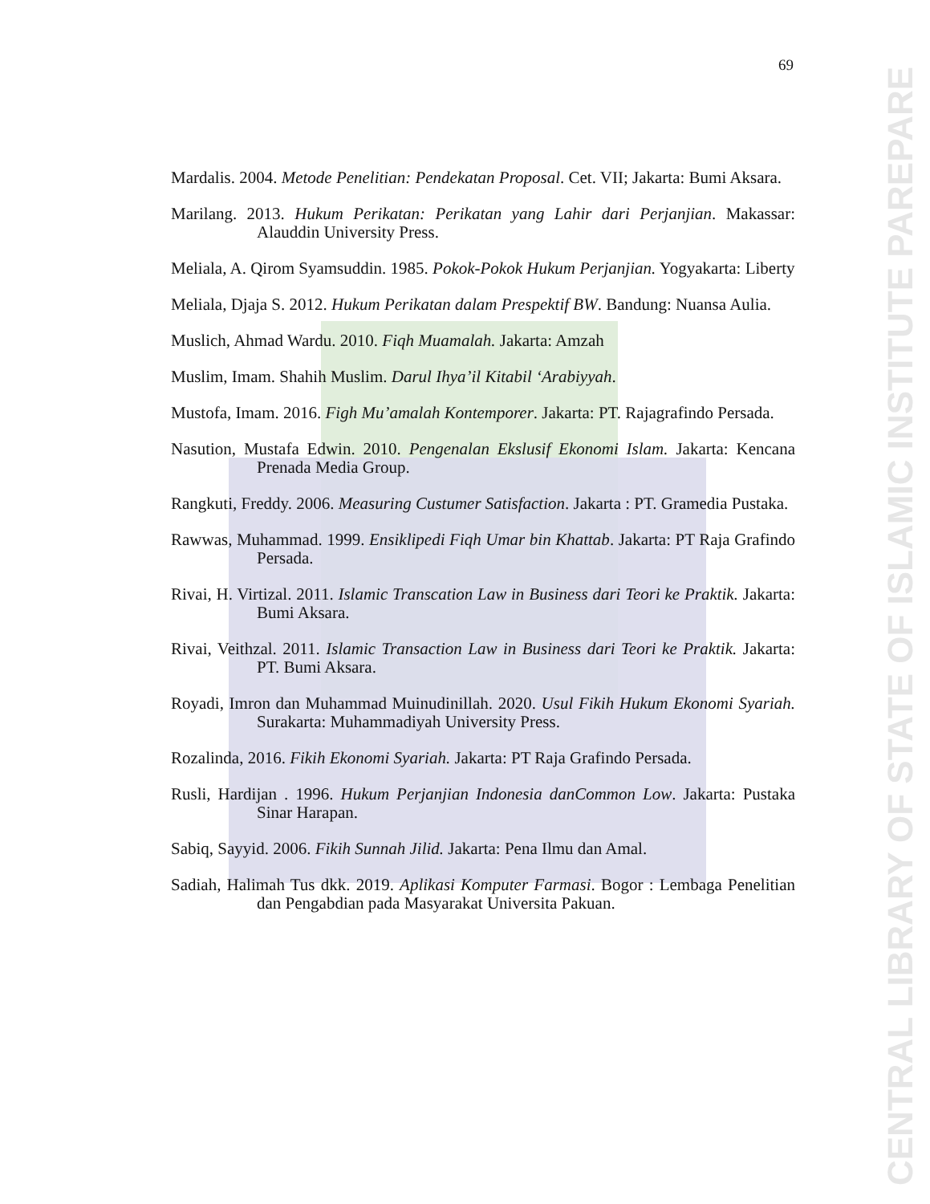69
CENTRAL LIBRARY OF STATE OF ISLAMIC INSTITUTE PAREPARE
Mardalis. 2004. Metode Penelitian: Pendekatan Proposal. Cet. VII; Jakarta: Bumi Aksara.
Marilang. 2013. Hukum Perikatan: Perikatan yang Lahir dari Perjanjian. Makassar: Alauddin University Press.
Meliala, A. Qirom Syamsuddin. 1985. Pokok-Pokok Hukum Perjanjian. Yogyakarta: Liberty
Meliala, Djaja S. 2012. Hukum Perikatan dalam Prespektif BW. Bandung: Nuansa Aulia.
Muslich, Ahmad Wardu. 2010. Fiqh Muamalah. Jakarta: Amzah
Muslim, Imam. Shahih Muslim. Darul Ihya’il Kitabil ‘Arabiyyah.
Mustofa, Imam. 2016. Figh Mu’amalah Kontemporer. Jakarta: PT. Rajagrafindo Persada.
Nasution, Mustafa Edwin. 2010. Pengenalan Ekslusif Ekonomi Islam. Jakarta: Kencana Prenada Media Group.
Rangkuti, Freddy. 2006. Measuring Custumer Satisfaction. Jakarta : PT. Gramedia Pustaka.
Rawwas, Muhammad. 1999. Ensiklipedi Fiqh Umar bin Khattab. Jakarta: PT Raja Grafindo Persada.
Rivai, H. Virtizal. 2011. Islamic Transcation Law in Business dari Teori ke Praktik. Jakarta: Bumi Aksara.
Rivai, Veithzal. 2011. Islamic Transaction Law in Business dari Teori ke Praktik. Jakarta: PT. Bumi Aksara.
Royadi, Imron dan Muhammad Muinudinillah. 2020. Usul Fikih Hukum Ekonomi Syariah. Surakarta: Muhammadiyah University Press.
Rozalinda, 2016. Fikih Ekonomi Syariah. Jakarta: PT Raja Grafindo Persada.
Rusli, Hardijan . 1996. Hukum Perjanjian Indonesia danCommon Low. Jakarta: Pustaka Sinar Harapan.
Sabiq, Sayyid. 2006. Fikih Sunnah Jilid. Jakarta: Pena Ilmu dan Amal.
Sadiah, Halimah Tus dkk. 2019. Aplikasi Komputer Farmasi. Bogor : Lembaga Penelitian dan Pengabdian pada Masyarakat Universita Pakuan.